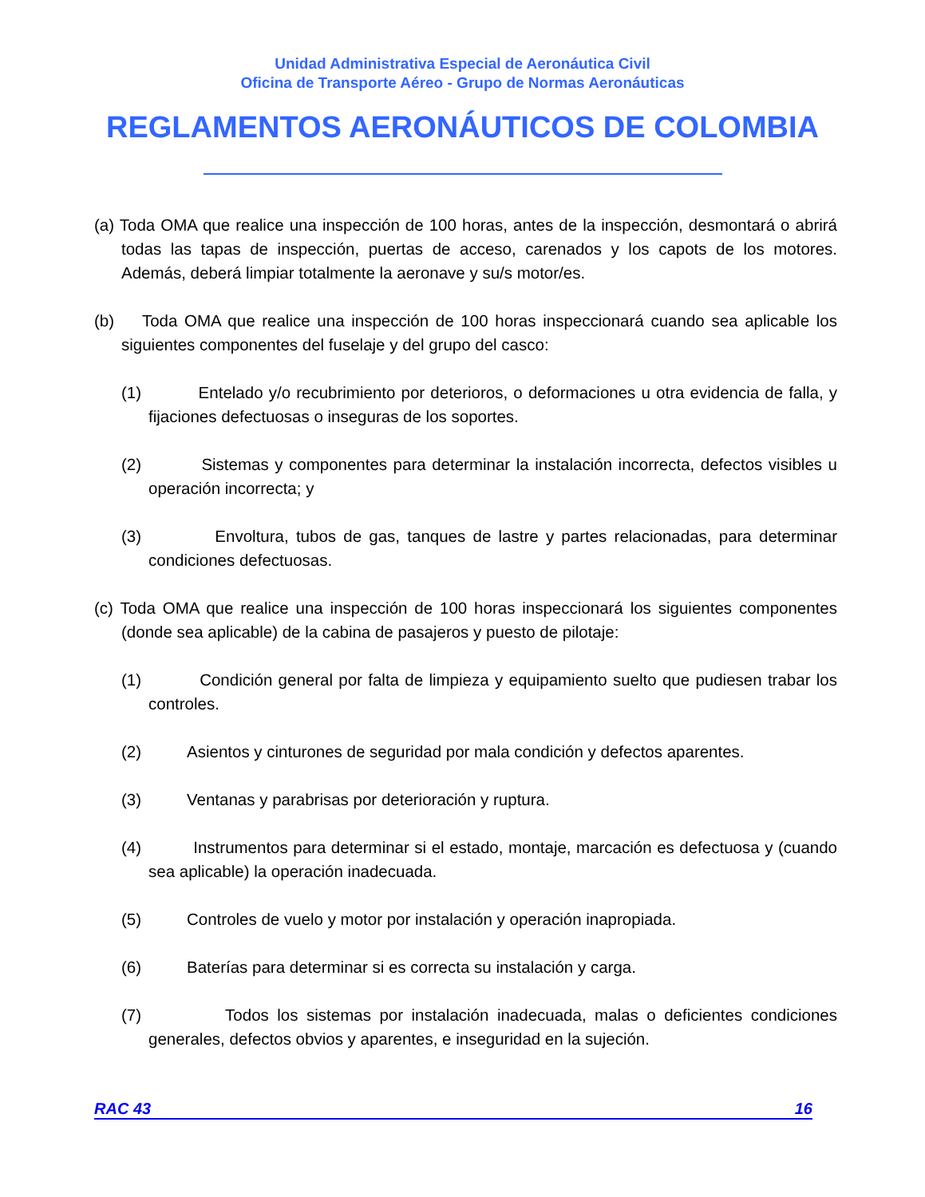Unidad Administrativa Especial de Aeronáutica Civil
Oficina de Transporte Aéreo - Grupo de Normas Aeronáuticas
REGLAMENTOS AERONÁUTICOS DE COLOMBIA
(a) Toda OMA que realice una inspección de 100 horas, antes de la inspección, desmontará o abrirá todas las tapas de inspección, puertas de acceso, carenados y los capots de los motores. Además, deberá limpiar totalmente la aeronave y su/s motor/es.
(b) Toda OMA que realice una inspección de 100 horas inspeccionará cuando sea aplicable los siguientes componentes del fuselaje y del grupo del casco:
(1) Entelado y/o recubrimiento por deterioros, o deformaciones u otra evidencia de falla, y fijaciones defectuosas o inseguras de los soportes.
(2) Sistemas y componentes para determinar la instalación incorrecta, defectos visibles u operación incorrecta; y
(3) Envoltura, tubos de gas, tanques de lastre y partes relacionadas, para determinar condiciones defectuosas.
(c) Toda OMA que realice una inspección de 100 horas inspeccionará los siguientes componentes (donde sea aplicable) de la cabina de pasajeros y puesto de pilotaje:
(1) Condición general por falta de limpieza y equipamiento suelto que pudiesen trabar los controles.
(2) Asientos y cinturones de seguridad por mala condición y defectos aparentes.
(3) Ventanas y parabrisas por deterioración y ruptura.
(4) Instrumentos para determinar si el estado, montaje, marcación es defectuosa y (cuando sea aplicable) la operación inadecuada.
(5) Controles de vuelo y motor por instalación y operación inapropiada.
(6) Baterías para determinar si es correcta su instalación y carga.
(7) Todos los sistemas por instalación inadecuada, malas o deficientes condiciones generales, defectos obvios y aparentes, e inseguridad en la sujeción.
RAC 43 16